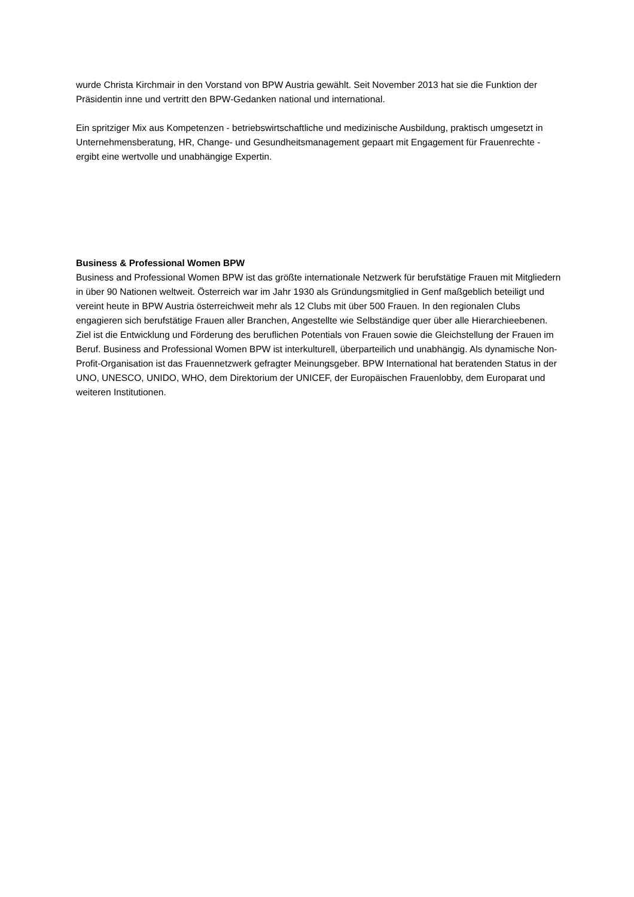wurde Christa Kirchmair in den Vorstand von BPW Austria gewählt. Seit November 2013 hat sie die Funktion der Präsidentin inne und vertritt den BPW-Gedanken national und international.
Ein spritziger Mix aus Kompetenzen - betriebswirtschaftliche und medizinische Ausbildung, praktisch umgesetzt in Unternehmensberatung, HR, Change- und Gesundheitsmanagement gepaart mit Engagement für Frauenrechte - ergibt eine wertvolle und unabhängige Expertin.
Business & Professional Women BPW
Business and Professional Women BPW ist das größte internationale Netzwerk für berufstätige Frauen mit Mitgliedern in über 90 Nationen weltweit. Österreich war im Jahr 1930 als Gründungsmitglied in Genf maßgeblich beteiligt und vereint heute in BPW Austria österreichweit mehr als 12 Clubs mit über 500 Frauen. In den regionalen Clubs engagieren sich berufstätige Frauen aller Branchen, Angestellte wie Selbständige quer über alle Hierarchieebenen. Ziel ist die Entwicklung und Förderung des beruflichen Potentials von Frauen sowie die Gleichstellung der Frauen im Beruf. Business and Professional Women BPW ist interkulturell, überparteilich und unabhängig. Als dynamische Non-Profit-Organisation ist das Frauennetzwerk gefragter Meinungsgeber. BPW International hat beratenden Status in der UNO, UNESCO, UNIDO, WHO, dem Direktorium der UNICEF, der Europäischen Frauenlobby, dem Europarat und weiteren Institutionen.